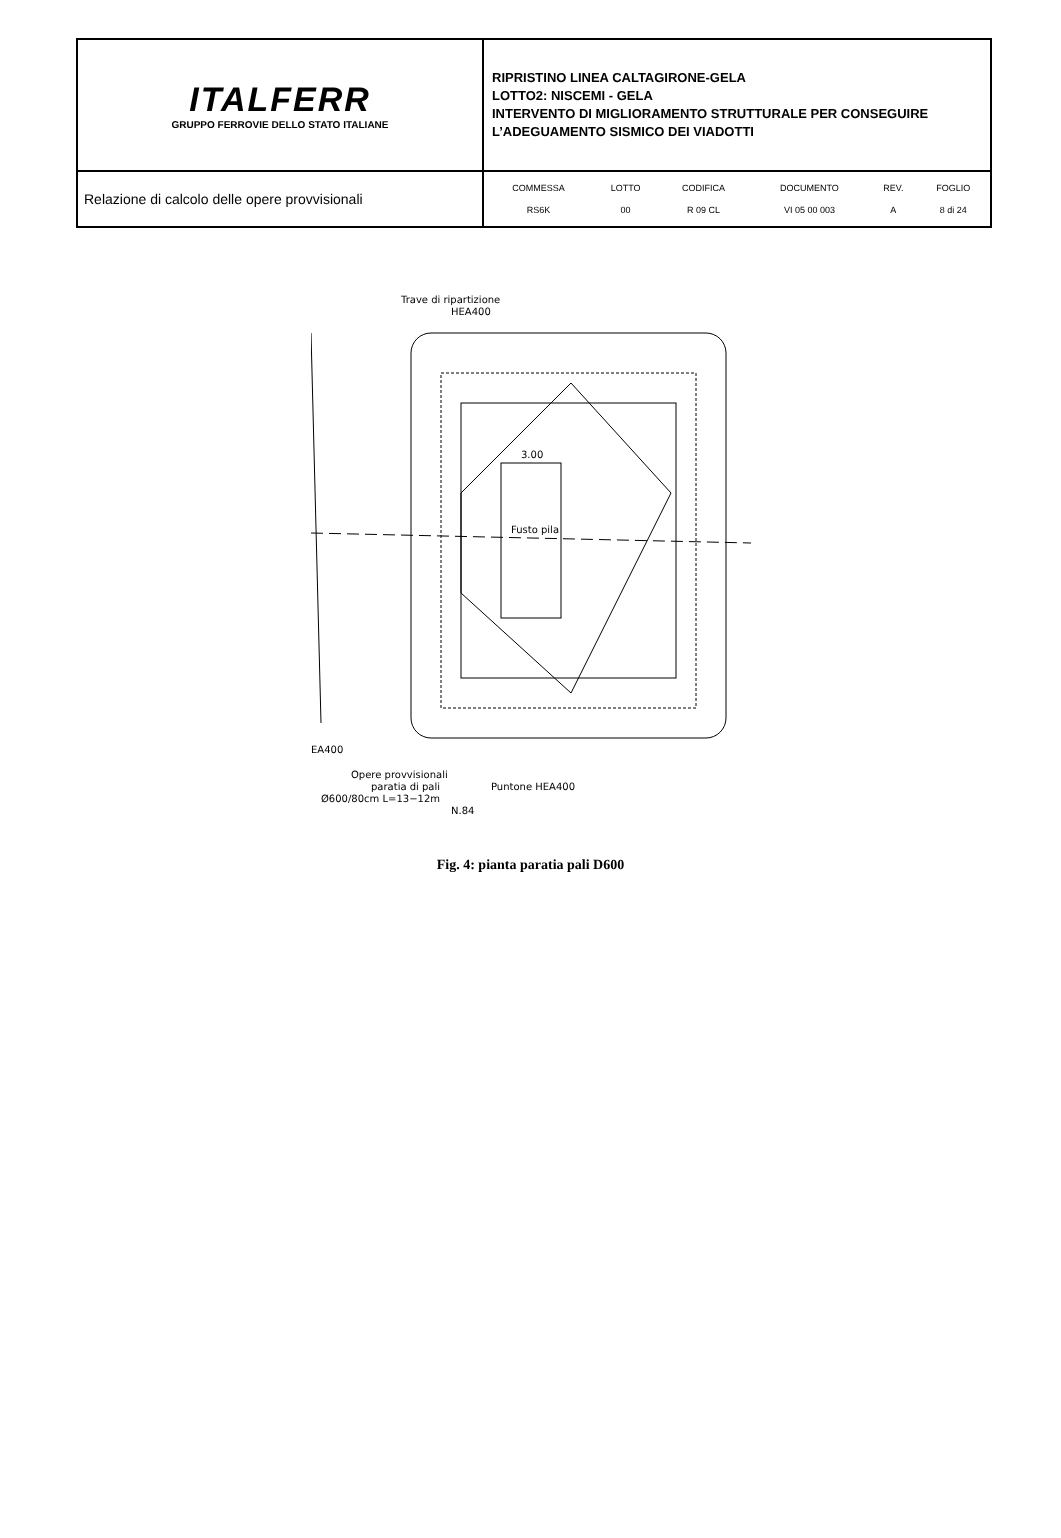| ITALFERR GRUPPO FERROVIE DELLO STATO ITALIANE | RIPRISTINO LINEA CALTAGIRONE-GELA LOTTO2: NISCEMI - GELA INTERVENTO DI MIGLIORAMENTO STRUTTURALE PER CONSEGUIRE L’ADEGUAMENTO SISMICO DEI VIADOTTI |
| Relazione di calcolo delle opere provvisionali | / COMMESSA / LOTTO / CODIFICA / DOCUMENTO / REV. / FOGLIO / / RS6K / 00 / R 09 CL / VI 05 00 003 / A / 8 di 24 / |
Trave di ripartizione
HEA400
3.00
Fusto pila
EA400
Opere provvisionali
paratia di pali
Ø600/80cm L=13−12m
N.84
Puntone HEA400
Fig. 4: pianta paratia pali D600